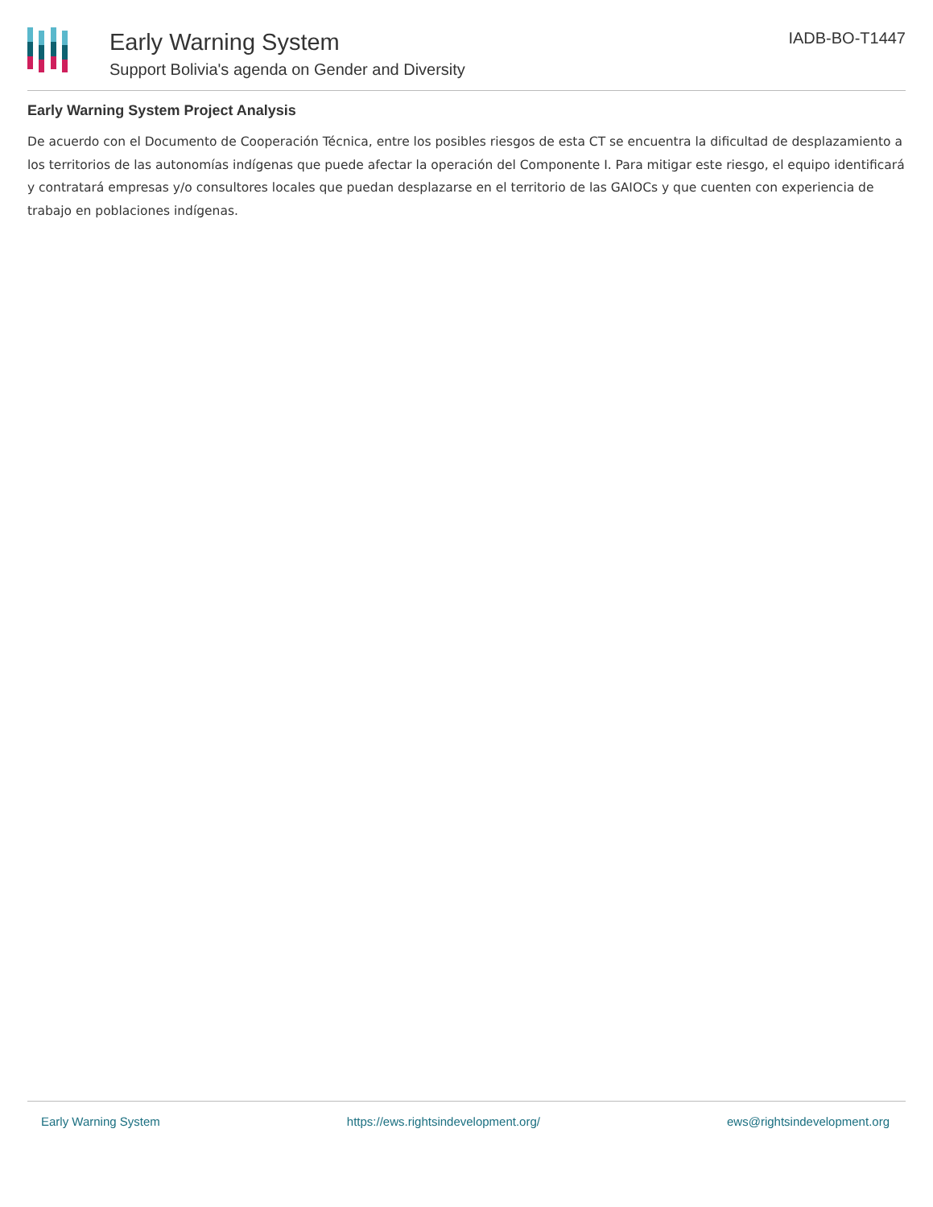Early Warning System
Support Bolivia's agenda on Gender and Diversity
IADB-BO-T1447
Early Warning System Project Analysis
De acuerdo con el Documento de Cooperación Técnica, entre los posibles riesgos de esta CT se encuentra la dificultad de desplazamiento a los territorios de las autonomías indígenas que puede afectar la operación del Componente I. Para mitigar este riesgo, el equipo identificará y contratará empresas y/o consultores locales que puedan desplazarse en el territorio de las GAIOCs y que cuenten con experiencia de trabajo en poblaciones indígenas.
Early Warning System https://ews.rightsindevelopment.org/ ews@rightsindevelopment.org